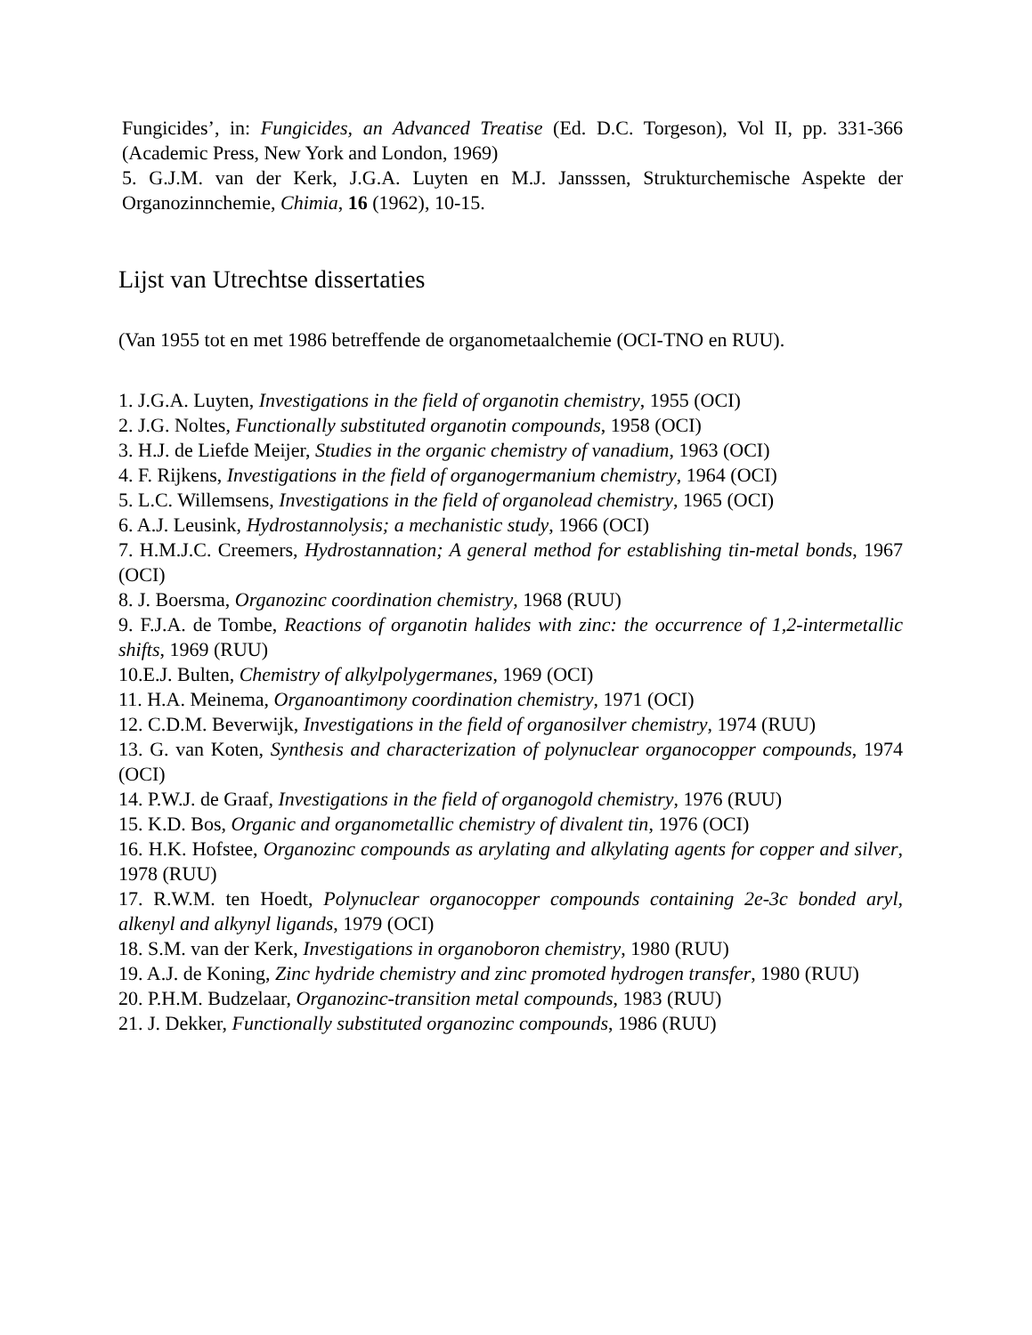Fungicides’, in: Fungicides, an Advanced Treatise (Ed. D.C. Torgeson), Vol II, pp. 331-366 (Academic Press, New York and London, 1969)
5. G.J.M. van der Kerk, J.G.A. Luyten en M.J. Jansssen, Strukturchemische Aspekte der Organozinnchemie, Chimia, 16 (1962), 10-15.
Lijst van Utrechtse dissertaties
(Van 1955 tot en met 1986 betreffende de organometaalchemie (OCI-TNO en RUU).
1. J.G.A. Luyten, Investigations in the field of organotin chemistry, 1955 (OCI)
2. J.G. Noltes, Functionally substituted organotin compounds, 1958 (OCI)
3. H.J. de Liefde Meijer, Studies in the organic chemistry of vanadium, 1963 (OCI)
4. F. Rijkens, Investigations in the field of organogermanium chemistry, 1964 (OCI)
5. L.C. Willemsens, Investigations in the field of organolead chemistry, 1965 (OCI)
6. A.J. Leusink, Hydrostannolysis; a mechanistic study, 1966 (OCI)
7. H.M.J.C. Creemers, Hydrostannation; A general method for establishing tin-metal bonds, 1967 (OCI)
8. J. Boersma, Organozinc coordination chemistry, 1968 (RUU)
9. F.J.A. de Tombe, Reactions of organotin halides with zinc: the occurrence of 1,2-intermetallic shifts, 1969 (RUU)
10.E.J. Bulten, Chemistry of alkylpolygermanes, 1969 (OCI)
11. H.A. Meinema, Organoantimony coordination chemistry, 1971 (OCI)
12. C.D.M. Beverwijk, Investigations in the field of organosilver chemistry, 1974 (RUU)
13. G. van Koten, Synthesis and characterization of polynuclear organocopper compounds, 1974 (OCI)
14. P.W.J. de Graaf, Investigations in the field of organogold chemistry, 1976 (RUU)
15. K.D. Bos, Organic and organometallic chemistry of divalent tin, 1976 (OCI)
16. H.K. Hofstee, Organozinc compounds as arylating and alkylating agents for copper and silver, 1978 (RUU)
17. R.W.M. ten Hoedt, Polynuclear organocopper compounds containing 2e-3c bonded aryl, alkenyl and alkynyl ligands, 1979 (OCI)
18. S.M. van der Kerk, Investigations in organoboron chemistry, 1980 (RUU)
19. A.J. de Koning, Zinc hydride chemistry and zinc promoted hydrogen transfer, 1980 (RUU)
20. P.H.M. Budzelaar, Organozinc-transition metal compounds, 1983 (RUU)
21. J. Dekker, Functionally substituted organozinc compounds, 1986 (RUU)